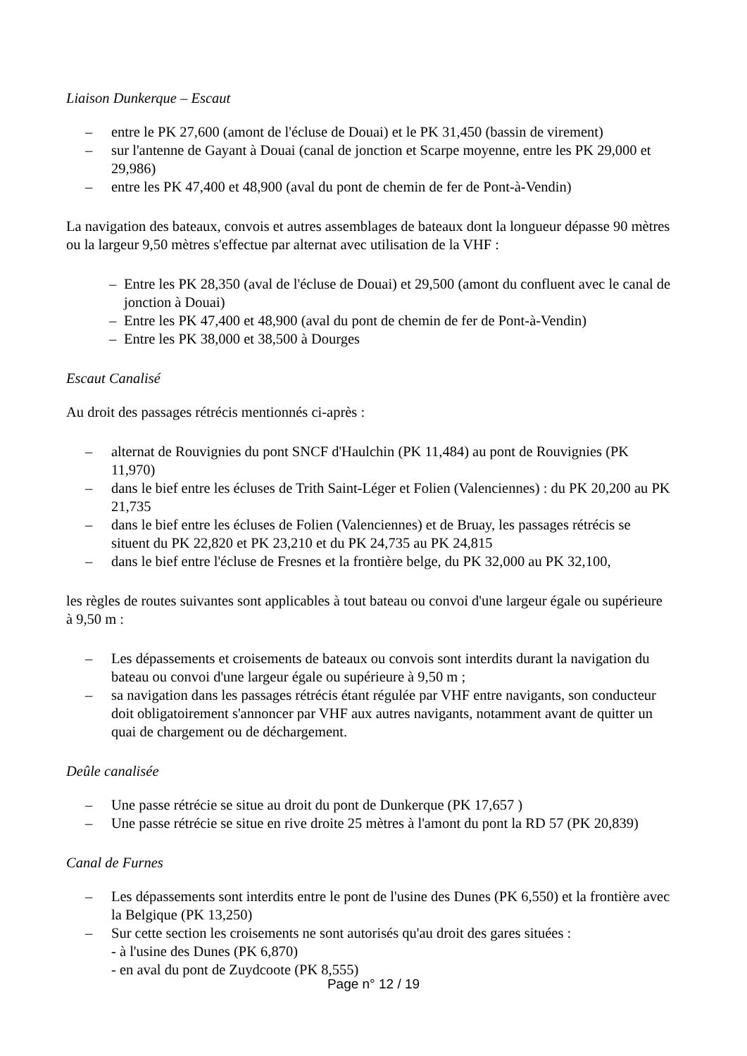Liaison Dunkerque – Escaut
– entre le PK 27,600 (amont de l'écluse de Douai) et le PK 31,450 (bassin de virement)
– sur l'antenne de Gayant à Douai (canal de jonction et Scarpe moyenne, entre les PK 29,000 et 29,986)
– entre les PK 47,400 et 48,900 (aval du pont de chemin de fer de Pont-à-Vendin)
La navigation des bateaux, convois et autres assemblages de bateaux dont la longueur dépasse 90 mètres ou la largeur 9,50 mètres s'effectue par alternat avec utilisation de la VHF :
– Entre les PK 28,350 (aval de l'écluse de Douai) et 29,500 (amont du confluent avec le canal de jonction à Douai)
– Entre les PK 47,400 et 48,900 (aval du pont de chemin de fer de Pont-à-Vendin)
– Entre les PK 38,000 et 38,500 à Dourges
Escaut Canalisé
Au droit des passages rétrécis mentionnés ci-après :
– alternat de Rouvignies du pont SNCF d'Haulchin (PK 11,484) au pont de Rouvignies (PK 11,970)
– dans le bief entre les écluses de Trith Saint-Léger et Folien (Valenciennes) : du PK 20,200 au PK 21,735
– dans le bief entre les écluses de Folien (Valenciennes) et de Bruay, les passages rétrécis se situent du PK 22,820 et PK 23,210 et du PK 24,735 au PK 24,815
– dans le bief entre l'écluse de Fresnes et la frontière belge, du PK 32,000 au PK 32,100,
les règles de routes suivantes sont applicables à tout bateau ou convoi d'une largeur égale ou supérieure à 9,50 m :
– Les dépassements et croisements de bateaux ou convois sont interdits durant la navigation du bateau ou convoi d'une largeur égale ou supérieure à 9,50 m ;
– sa navigation dans les passages rétrécis étant régulée par VHF entre navigants, son conducteur doit obligatoirement s'annoncer par VHF aux autres navigants, notamment avant de quitter un quai de chargement ou de déchargement.
Deûle canalisée
– Une passe rétrécie se situe au droit du pont de Dunkerque (PK 17,657 )
– Une passe rétrécie se situe en rive droite 25 mètres à l'amont du pont la RD 57 (PK 20,839)
Canal de Furnes
– Les dépassements sont interdits entre le pont de l'usine des Dunes (PK 6,550) et la frontière avec la Belgique (PK 13,250)
– Sur cette section les croisements ne sont autorisés qu'au droit des gares situées :
- à l'usine des Dunes (PK 6,870)
- en aval du pont de Zuydcoote (PK 8,555)
Page n° 12 / 19